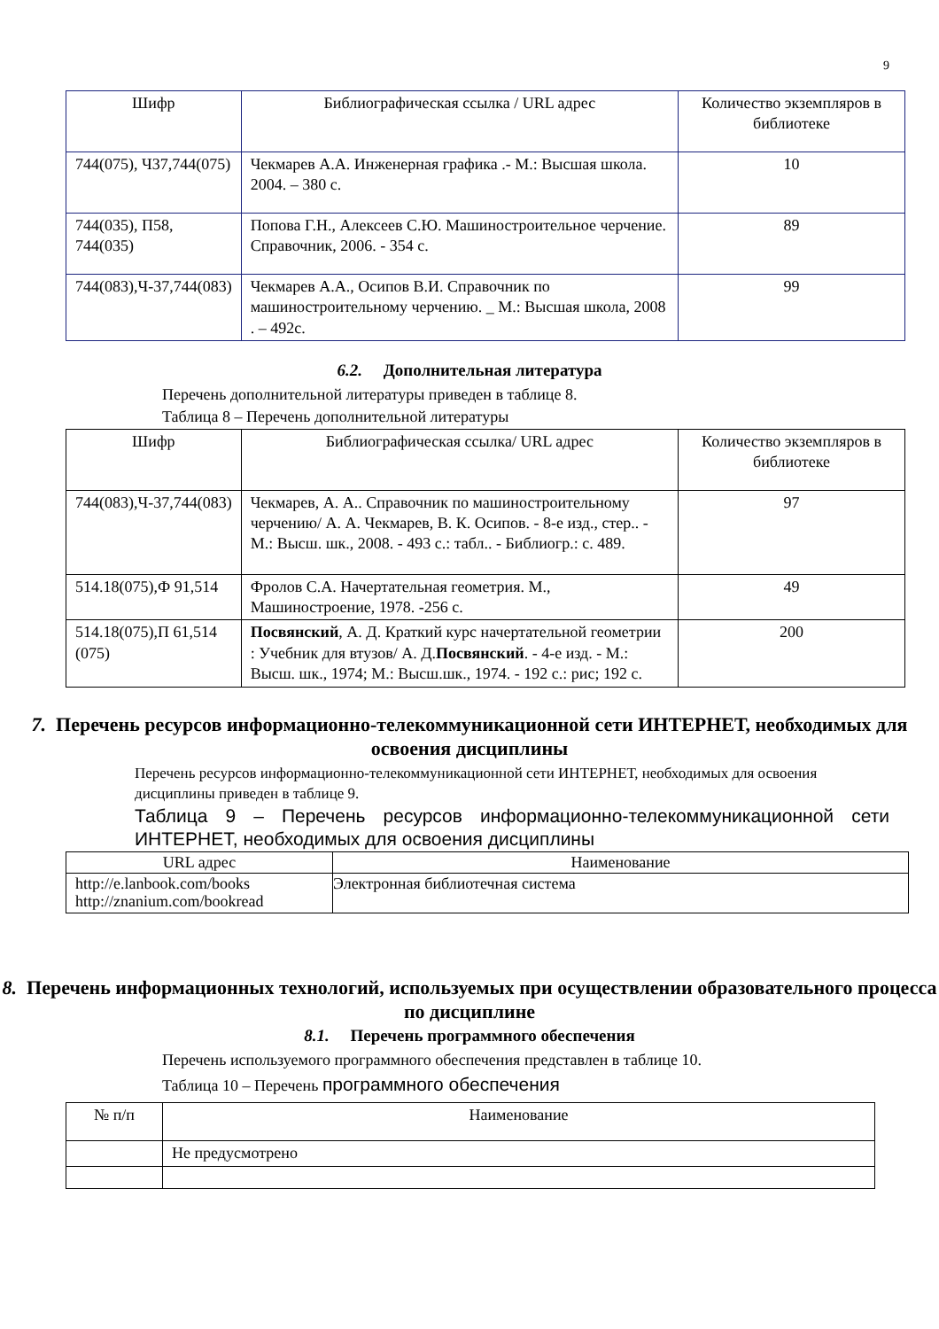9
| Шифр | Библиографическая ссылка / URL адрес | Количество экземпляров в библиотеке |
| --- | --- | --- |
| 744(075), Ч37,744(075) | Чекмарев А.А. Инженерная графика .- М.: Высшая школа. 2004. – 380 с. | 10 |
| 744(035), П58, 744(035) | Попова Г.Н., Алексеев С.Ю. Машиностроительное черчение. Справочник, 2006. - 354 с. | 89 |
| 744(083),Ч-37,744(083) | Чекмарев А.А., Осипов В.И. Справочник по машиностроительному черчению. _ М.: Высшая школа, 2008 . – 492с. | 99 |
6.2. Дополнительная литература
Перечень дополнительной литературы приведен в таблице 8.
Таблица 8 – Перечень дополнительной литературы
| Шифр | Библиографическая ссылка/ URL адрес | Количество экземпляров в библиотеке |
| --- | --- | --- |
| 744(083),Ч-37,744(083) | Чекмарев, А. А.. Справочник по машиностроительному черчению/ А. А. Чекмарев, В. К. Осипов. - 8-е изд., стер.. - М.: Высш. шк., 2008. - 493 с.: табл.. - Библиогр.: с. 489. | 97 |
| 514.18(075),Ф 91,514 | Фролов С.А. Начертательная геометрия. М., Машиностроение, 1978. -256 с. | 49 |
| 514.18(075),П 61,514 (075) | Посвянский , А. Д. Краткий курс начертательной геометрии : Учебник для втузов/ А. Д. Посвянский . - 4-е изд. - М.: Высш. шк., 1974; М.: Высш.шк., 1974. - 192 с.: рис; 192 с. | 200 |
7. Перечень ресурсов информационно-телекоммуникационной сети ИНТЕРНЕТ, необходимых для освоения дисциплины
Перечень ресурсов информационно-телекоммуникационной сети ИНТЕРНЕТ, необходимых для освоения дисциплины приведен в таблице 9.
Таблица 9 – Перечень ресурсов информационно-телекоммуникационной сети ИНТЕРНЕТ, необходимых для освоения дисциплины
| URL адрес | Наименование |
| --- | --- |
| http://e.lanbook.com/books http://znanium.com/bookread | Электронная библиотечная система |
8. Перечень информационных технологий, используемых при осуществлении образовательного процесса по дисциплине
8.1. Перечень программного обеспечения
Перечень используемого программного обеспечения представлен в таблице 10.
Таблица 10 – Перечень программного обеспечения
| № п/п | Наименование |
| --- | --- |
| | Не предусмотрено |